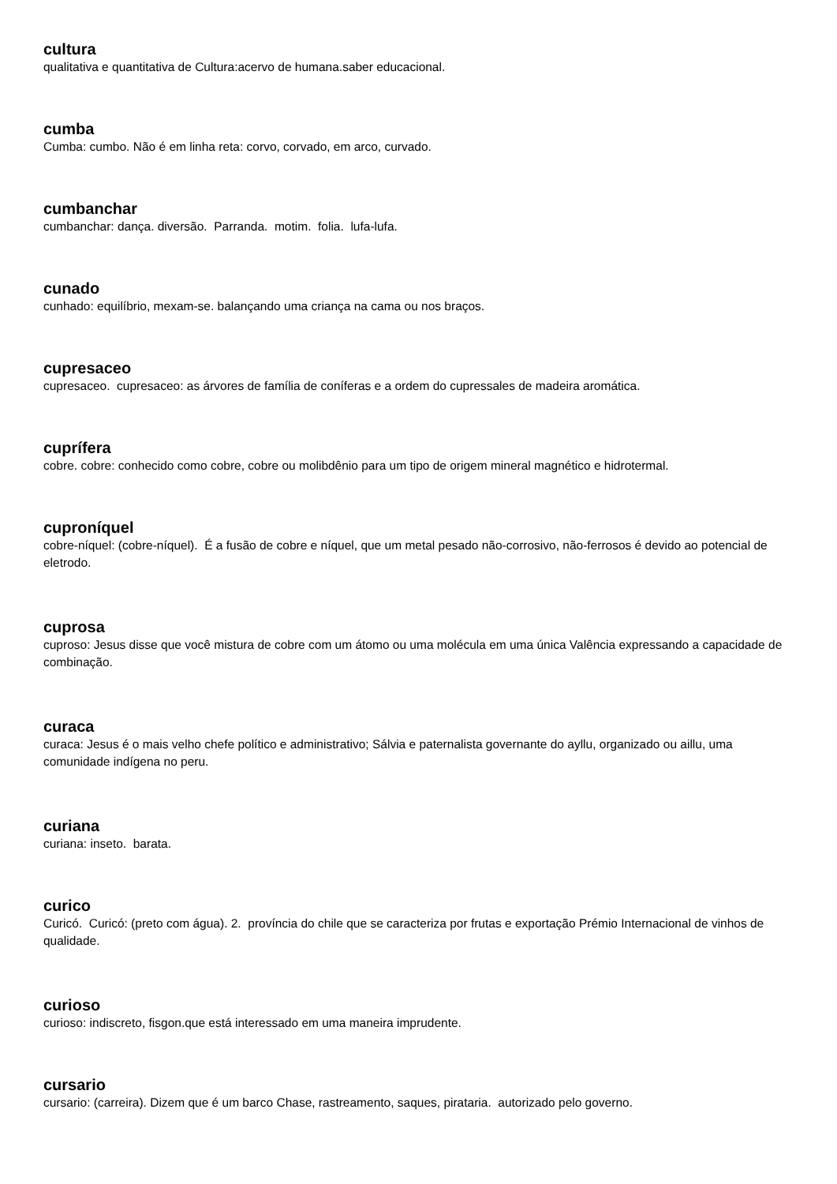cultura
qualitativa e quantitativa de Cultura:acervo de humana.saber educacional.
cumba
Cumba: cumbo. Não é em linha reta: corvo, corvado, em arco, curvado.
cumbanchar
cumbanchar: dança. diversão. Parranda. motim. folia. lufa-lufa.
cunado
cunhado: equilíbrio, mexam-se. balançando uma criança na cama ou nos braços.
cupresaceo
cupresaceo. cupresaceo: as árvores de família de coníferas e a ordem do cupressales de madeira aromática.
cuprífera
cobre. cobre: conhecido como cobre, cobre ou molibdênio para um tipo de origem mineral magnético e hidrotermal.
cuproníquel
cobre-níquel: (cobre-níquel). É a fusão de cobre e níquel, que um metal pesado não-corrosivo, não-ferrosos é devido ao potencial de eletrodo.
cuprosa
cuproso: Jesus disse que você mistura de cobre com um átomo ou uma molécula em uma única Valência expressando a capacidade de combinação.
curaca
curaca: Jesus é o mais velho chefe político e administrativo; Sálvia e paternalista governante do ayllu, organizado ou aillu, uma comunidade indígena no peru.
curiana
curiana: inseto. barata.
curico
Curicó. Curicó: (preto com água). 2. província do chile que se caracteriza por frutas e exportação Prémio Internacional de vinhos de qualidade.
curioso
curioso: indiscreto, fisgon.que está interessado em uma maneira imprudente.
cursario
cursario: (carreira). Dizem que é um barco Chase, rastreamento, saques, pirataria. autorizado pelo governo.